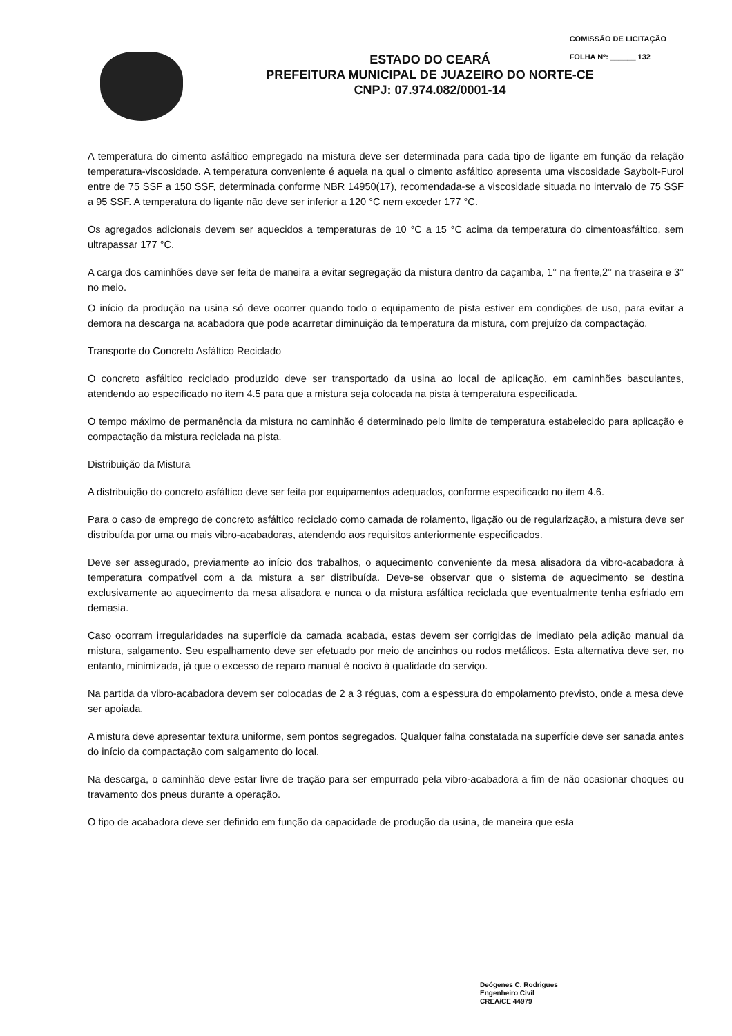COMISSÃO DE LICITAÇÃO
FOLHA Nº: ______ 132
ESTADO DO CEARÁ
PREFEITURA MUNICIPAL DE JUAZEIRO DO NORTE-CE
CNPJ: 07.974.082/0001-14
A temperatura do cimento asfáltico empregado na mistura deve ser determinada para cada tipo de ligante em função da relação temperatura-viscosidade. A temperatura conveniente é aquela na qual o cimento asfáltico apresenta uma viscosidade Saybolt-Furol entre de 75 SSF a 150 SSF, determinada conforme NBR 14950(17), recomendada-se a viscosidade situada no intervalo de 75 SSF a 95 SSF. A temperatura do ligante não deve ser inferior a 120 °C nem exceder 177 °C.
Os agregados adicionais devem ser aquecidos a temperaturas de 10 °C a 15 °C acima da temperatura do cimentoasfáltico, sem ultrapassar 177 °C.
A carga dos caminhões deve ser feita de maneira a evitar segregação da mistura dentro da caçamba, 1° na frente,2° na traseira e 3° no meio.
O início da produção na usina só deve ocorrer quando todo o equipamento de pista estiver em condições de uso, para evitar a demora na descarga na acabadora que pode acarretar diminuição da temperatura da mistura, com prejuízo da compactação.
Transporte do Concreto Asfáltico Reciclado
O concreto asfáltico reciclado produzido deve ser transportado da usina ao local de aplicação, em caminhões basculantes, atendendo ao especificado no item 4.5 para que a mistura seja colocada na pista à temperatura especificada.
O tempo máximo de permanência da mistura no caminhão é determinado pelo limite de temperatura estabelecido para aplicação e compactação da mistura reciclada na pista.
Distribuição da Mistura
A distribuição do concreto asfáltico deve ser feita por equipamentos adequados, conforme especificado no item 4.6.
Para o caso de emprego de concreto asfáltico reciclado como camada de rolamento, ligação ou de regularização, a mistura deve ser distribuída por uma ou mais vibro-acabadoras, atendendo aos requisitos anteriormente especificados.
Deve ser assegurado, previamente ao início dos trabalhos, o aquecimento conveniente da mesa alisadora da vibro-acabadora à temperatura compatível com a da mistura a ser distribuída. Deve-se observar que o sistema de aquecimento se destina exclusivamente ao aquecimento da mesa alisadora e nunca o da mistura asfáltica reciclada que eventualmente tenha esfriado em demasia.
Caso ocorram irregularidades na superfície da camada acabada, estas devem ser corrigidas de imediato pela adição manual da mistura, salgamento. Seu espalhamento deve ser efetuado por meio de ancinhos ou rodos metálicos. Esta alternativa deve ser, no entanto, minimizada, já que o excesso de reparo manual é nocivo à qualidade do serviço.
Na partida da vibro-acabadora devem ser colocadas de 2 a 3 réguas, com a espessura do empolamento previsto, onde a mesa deve ser apoiada.
A mistura deve apresentar textura uniforme, sem pontos segregados. Qualquer falha constatada na superfície deve ser sanada antes do início da compactação com salgamento do local.
Na descarga, o caminhão deve estar livre de tração para ser empurrado pela vibro-acabadora a fim de não ocasionar choques ou travamento dos pneus durante a operação.
O tipo de acabadora deve ser definido em função da capacidade de produção da usina, de maneira que esta
Deógenes C. Rodrigues
Engenheiro Civil
CREA/CE 44979